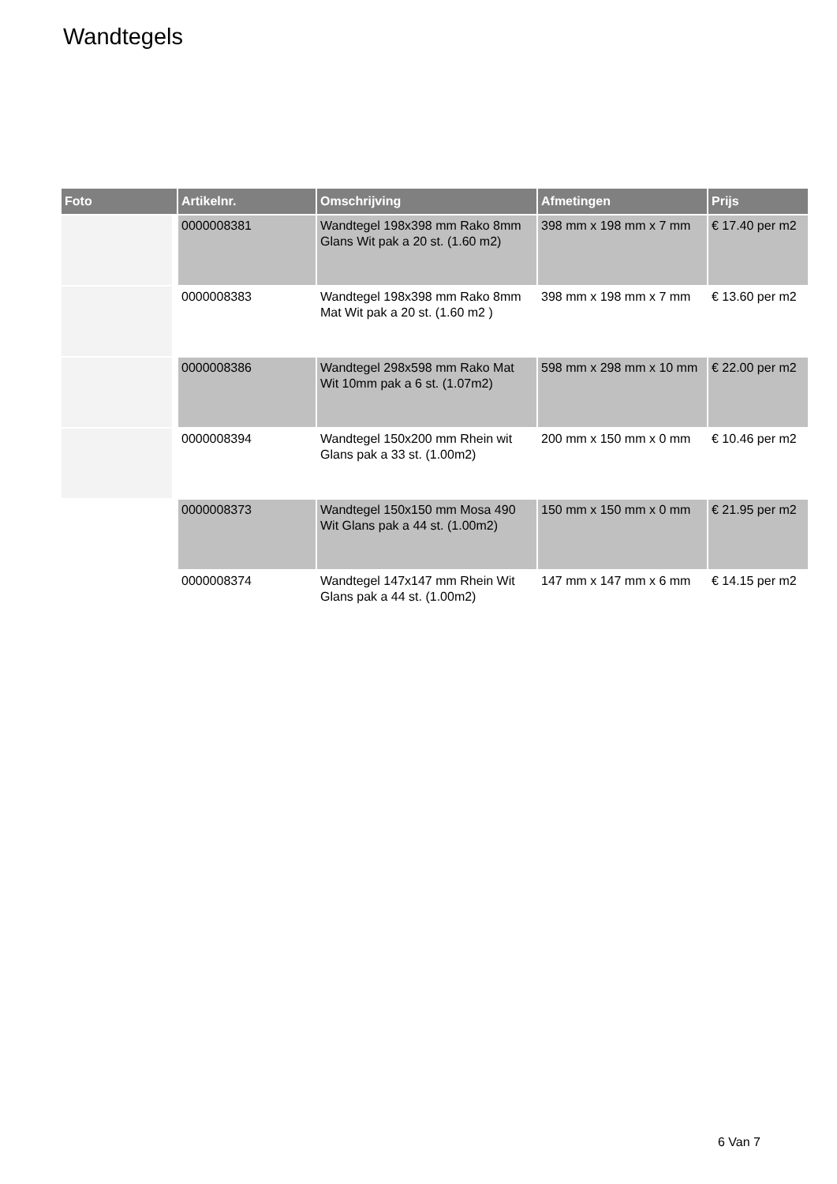Wandtegels
| Foto | Artikelnr. | Omschrijving | Afmetingen | Prijs |
| --- | --- | --- | --- | --- |
| | 0000008381 | Wandtegel 198x398 mm Rako 8mm Glans Wit pak a 20 st. (1.60 m2) | 398 mm x 198 mm x 7 mm | € 17.40 per m2 |
| | 0000008383 | Wandtegel 198x398 mm Rako 8mm Mat Wit pak a 20 st. (1.60 m2 ) | 398 mm x 198 mm x 7 mm | € 13.60 per m2 |
| | 0000008386 | Wandtegel 298x598 mm Rako Mat Wit 10mm pak a 6 st. (1.07m2) | 598 mm x 298 mm x 10 mm | € 22.00 per m2 |
| | 0000008394 | Wandtegel 150x200 mm Rhein wit Glans pak a 33 st. (1.00m2) | 200 mm x 150 mm x 0 mm | € 10.46 per m2 |
| | 0000008373 | Wandtegel 150x150 mm Mosa 490 Wit Glans pak a 44 st. (1.00m2) | 150 mm x 150 mm x 0 mm | € 21.95 per m2 |
| | 0000008374 | Wandtegel 147x147 mm Rhein Wit Glans pak a 44 st. (1.00m2) | 147 mm x 147 mm x 6 mm | € 14.15 per m2 |
6 Van 7